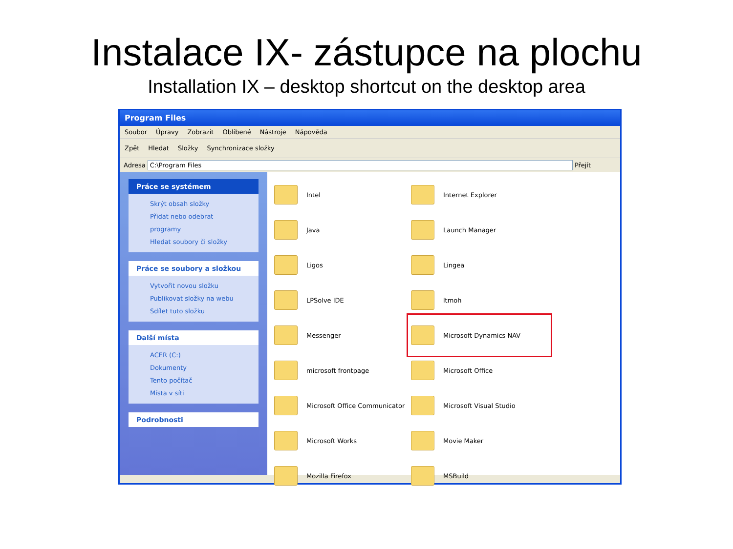Instalace IX- zástupce na plochu
Installation IX – desktop shortcut on the desktop area
Program Files
Soubor Úpravy Zobrazit Oblíbené Nástroje Nápověda
Zpět Hledat Složky Synchronizace složky
Adresa C:\Program Files Přejít
Práce se systémem
Skrýt obsah složky
Přidat nebo odebrat programy
Hledat soubory či složky
Práce se soubory a složkou
Vytvořit novou složku
Publikovat složky na webu
Sdílet tuto složku
Další místa
ACER (C:)
Dokumenty
Tento počítač
Místa v síti
Podrobnosti
Intel
Internet Explorer
Java
Launch Manager
Ligos
Lingea
LPSolve IDE
ltmoh
Messenger
Microsoft Dynamics NAV
microsoft frontpage
Microsoft Office
Microsoft Office Communicator
Microsoft Visual Studio
Microsoft Works
Movie Maker
Mozilla Firefox
MSBuild